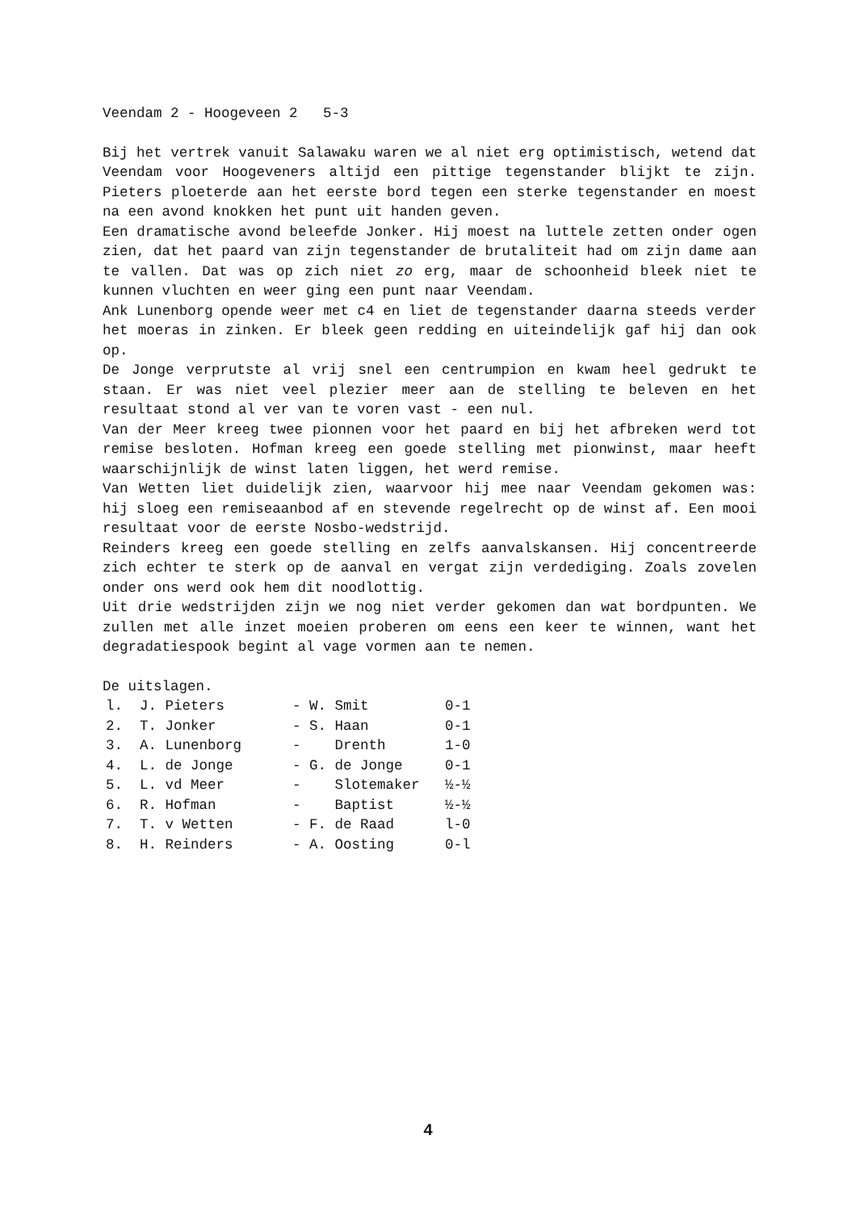Veendam 2 - Hoogeveen 2 5-3
Bij het vertrek vanuit Salawaku waren we al niet erg optimistisch, wetend dat Veendam voor Hoogeveners altijd een pittige tegenstander blijkt te zijn. Pieters ploeterde aan het eerste bord tegen een sterke tegenstander en moest na een avond knokken het punt uit handen geven.
Een dramatische avond beleefde Jonker. Hij moest na luttele zetten onder ogen zien, dat het paard van zijn tegenstander de brutaliteit had om zijn dame aan te vallen. Dat was op zich niet zo erg, maar de schoonheid bleek niet te kunnen vluchten en weer ging een punt naar Veendam.
Ank Lunenborg opende weer met c4 en liet de tegenstander daarna steeds verder het moeras in zinken. Er bleek geen redding en uiteindelijk gaf hij dan ook op.
De Jonge verprutste al vrij snel een centrumpion en kwam heel gedrukt te staan. Er was niet veel plezier meer aan de stelling te beleven en het resultaat stond al ver van te voren vast - een nul.
Van der Meer kreeg twee pionnen voor het paard en bij het afbreken werd tot remise besloten. Hofman kreeg een goede stelling met pionwinst, maar heeft waarschijnlijk de winst laten liggen, het werd remise.
Van Wetten liet duidelijk zien, waarvoor hij mee naar Veendam gekomen was: hij sloeg een remiseaanbod af en stevende regelrecht op de winst af. Een mooi resultaat voor de eerste Nosbo-wedstrijd.
Reinders kreeg een goede stelling en zelfs aanvalskansen. Hij concentreerde zich echter te sterk op de aanval en vergat zijn verdediging. Zoals zovelen onder ons werd ook hem dit noodlottig.
Uit drie wedstrijden zijn we nog niet verder gekomen dan wat bordpunten. We zullen met alle inzet moeien proberen om eens een keer te winnen, want het degradatiespook begint al vage vormen aan te nemen.
De uitslagen.
| l. | J. Pieters | - W. Smit | 0-1 |
| 2. | T. Jonker | - S. Haan | 0-1 |
| 3. | A. Lunenborg | - Drenth | 1-0 |
| 4. | L. de Jonge | - G. de Jonge | 0-1 |
| 5. | L. vd Meer | - Slotemaker | ½-½ |
| 6. | R. Hofman | - Baptist | ½-½ |
| 7. | T. v Wetten | - F. de Raad | l-0 |
| 8. | H. Reinders | - A. Oosting | 0-l |
4